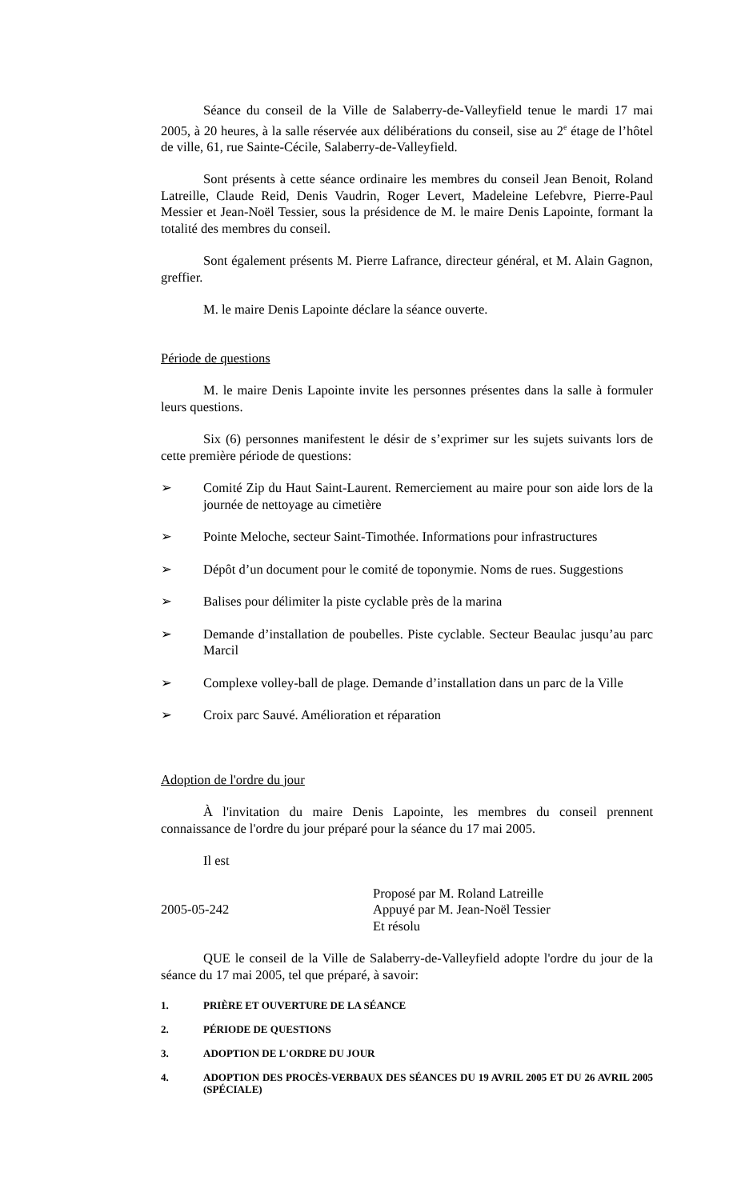Séance du conseil de la Ville de Salaberry-de-Valleyfield tenue le mardi 17 mai 2005, à 20 heures, à la salle réservée aux délibérations du conseil, sise au 2<sup>e</sup> étage de l’hôtel de ville, 61, rue Sainte-Cécile, Salaberry-de-Valleyfield.
Sont présents à cette séance ordinaire les membres du conseil Jean Benoit, Roland Latreille, Claude Reid, Denis Vaudrin, Roger Levert, Madeleine Lefebvre, Pierre-Paul Messier et Jean-Noël Tessier, sous la présidence de M. le maire Denis Lapointe, formant la totalité des membres du conseil.
Sont également présents M. Pierre Lafrance, directeur général, et M. Alain Gagnon, greffier.
M. le maire Denis Lapointe déclare la séance ouverte.
Période de questions
M. le maire Denis Lapointe invite les personnes présentes dans la salle à formuler leurs questions.
Six (6) personnes manifestent le désir de s’exprimer sur les sujets suivants lors de cette première période de questions:
➢ Comité Zip du Haut Saint-Laurent. Remerciement au maire pour son aide lors de la journée de nettoyage au cimetière
➢ Pointe Meloche, secteur Saint-Timothée. Informations pour infrastructures
➢ Dépôt d’un document pour le comité de toponymie. Noms de rues. Suggestions
➢ Balises pour délimiter la piste cyclable près de la marina
➢ Demande d’installation de poubelles. Piste cyclable. Secteur Beaulac jusqu’au parc Marcil
➢ Complexe volley-ball de plage. Demande d’installation dans un parc de la Ville
➢ Croix parc Sauvé. Amélioration et réparation
Adoption de l'ordre du jour
À l'invitation du maire Denis Lapointe, les membres du conseil prennent connaissance de l'ordre du jour préparé pour la séance du 17 mai 2005.
Il est
2005-05-242
Proposé par M. Roland Latreille
Appuyé par M. Jean-Noël Tessier
Et résolu
QUE le conseil de la Ville de Salaberry-de-Valleyfield adopte l'ordre du jour de la séance du 17 mai 2005, tel que préparé, à savoir:
1. PRIÈRE ET OUVERTURE DE LA SÉANCE
2. PÉRIODE DE QUESTIONS
3. ADOPTION DE L'ORDRE DU JOUR
4. ADOPTION DES PROCÈS-VERBAUX DES SÉANCES DU 19 AVRIL 2005 ET DU 26 AVRIL 2005 (SPÉCIALE)